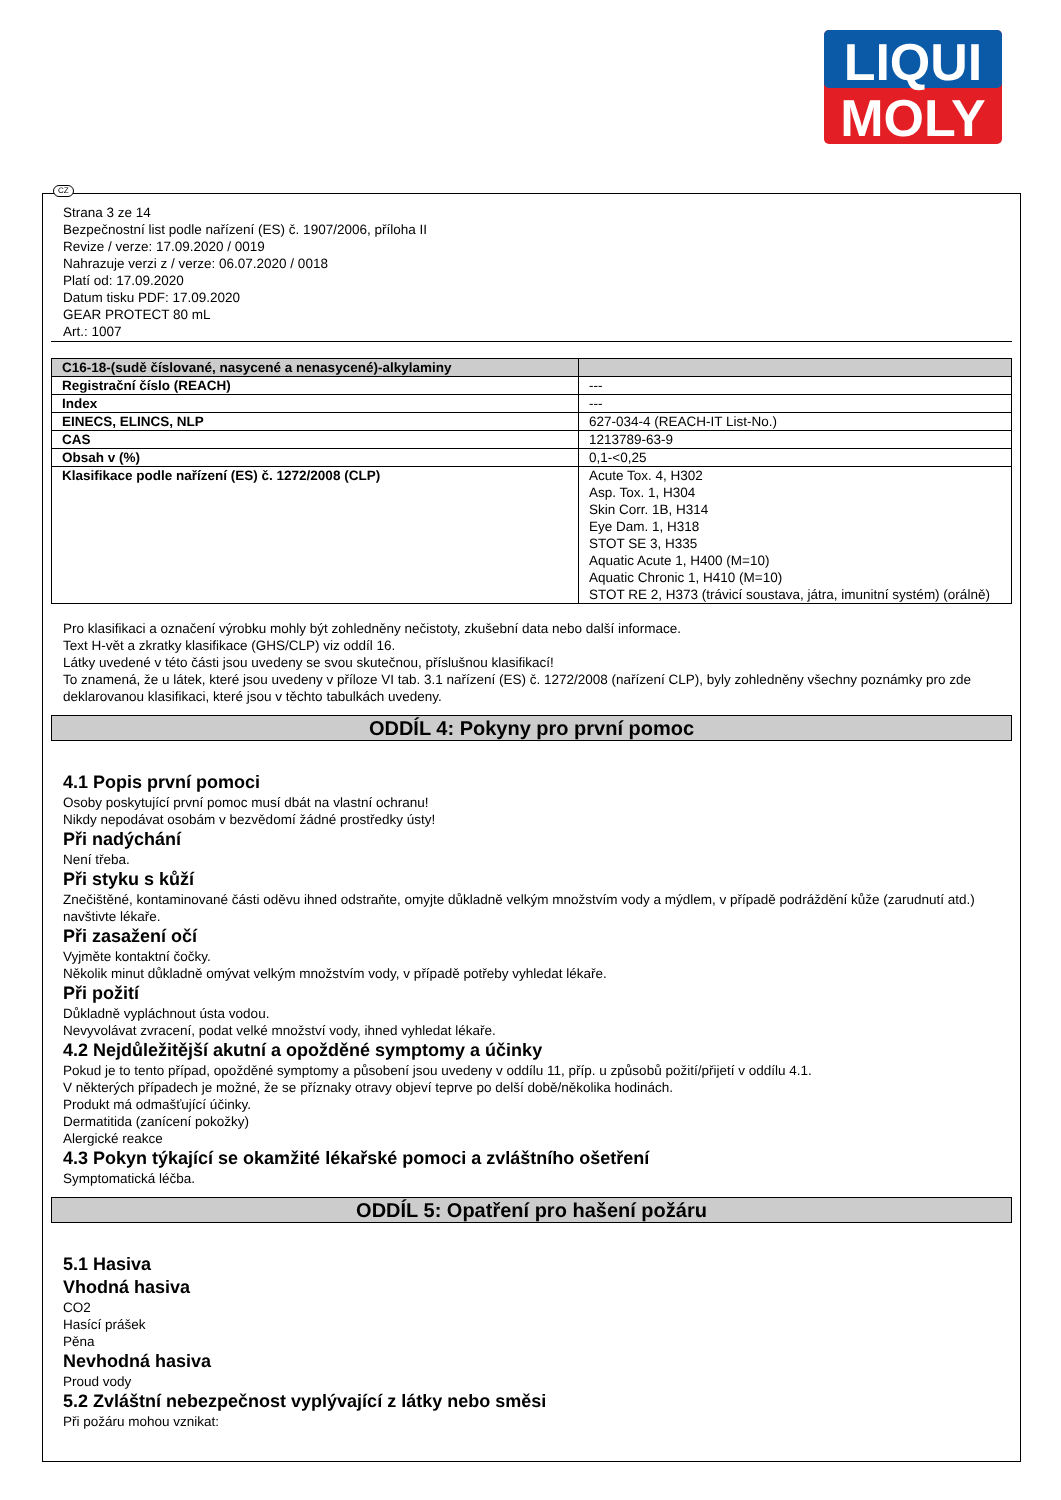LIQUI
MOLY
CZ
Strana 3 ze 14
Bezpečnostní list podle nařízení (ES) č. 1907/2006, příloha II
Revize / verze: 17.09.2020 / 0019
Nahrazuje verzi z / verze: 06.07.2020 / 0018
Platí od: 17.09.2020
Datum tisku PDF: 17.09.2020
GEAR PROTECT 80 mL
Art.: 1007
| C16-18-(sudě číslované, nasycené a nenasycené)-alkylaminy | |
| Registrační číslo (REACH) | --- |
| Index | --- |
| EINECS, ELINCS, NLP | 627-034-4 (REACH-IT List-No.) |
| CAS | 1213789-63-9 |
| Obsah v (%) | 0,1-<0,25 |
| Klasifikace podle nařízení (ES) č. 1272/2008 (CLP) | Acute Tox. 4, H302 Asp. Tox. 1, H304 Skin Corr. 1B, H314 Eye Dam. 1, H318 STOT SE 3, H335 Aquatic Acute 1, H400 (M=10) Aquatic Chronic 1, H410 (M=10) STOT RE 2, H373 (trávicí soustava, játra, imunitní systém) (orálně) |
Pro klasifikaci a označení výrobku mohly být zohledněny nečistoty, zkušební data nebo další informace.
Text H-vět a zkratky klasifikace (GHS/CLP) viz oddíl 16.
Látky uvedené v této části jsou uvedeny se svou skutečnou, příslušnou klasifikací!
To znamená, že u látek, které jsou uvedeny v příloze VI tab. 3.1 nařízení (ES) č. 1272/2008 (nařízení CLP), byly zohledněny všechny poznámky pro zde deklarovanou klasifikaci, které jsou v těchto tabulkách uvedeny.
ODDÍL 4: Pokyny pro první pomoc
4.1 Popis první pomoci
Osoby poskytující první pomoc musí dbát na vlastní ochranu!
Nikdy nepodávat osobám v bezvědomí žádné prostředky ústy!
Při nadýchání
Není třeba.
Při styku s kůží
Znečištěné, kontaminované části oděvu ihned odstraňte, omyjte důkladně velkým množstvím vody a mýdlem, v případě podráždění kůže (zarudnutí atd.) navštivte lékaře.
Při zasažení očí
Vyjměte kontaktní čočky.
Několik minut důkladně omývat velkým množstvím vody, v případě potřeby vyhledat lékaře.
Při požití
Důkladně vypláchnout ústa vodou.
Nevyvolávat zvracení, podat velké množství vody, ihned vyhledat lékaře.
4.2 Nejdůležitější akutní a opožděné symptomy a účinky
Pokud je to tento případ, opožděné symptomy a působení jsou uvedeny v oddílu 11, příp. u způsobů požití/přijetí v oddílu 4.1.
V některých případech je možné, že se příznaky otravy objeví teprve po delší době/několika hodinách.
Produkt má odmašťující účinky.
Dermatitida (zanícení pokožky)
Alergické reakce
4.3 Pokyn týkající se okamžité lékařské pomoci a zvláštního ošetření
Symptomatická léčba.
ODDÍL 5: Opatření pro hašení požáru
5.1 Hasiva
Vhodná hasiva
CO2
Hasící prášek
Pěna
Nevhodná hasiva
Proud vody
5.2 Zvláštní nebezpečnost vyplývající z látky nebo směsi
Při požáru mohou vznikat: